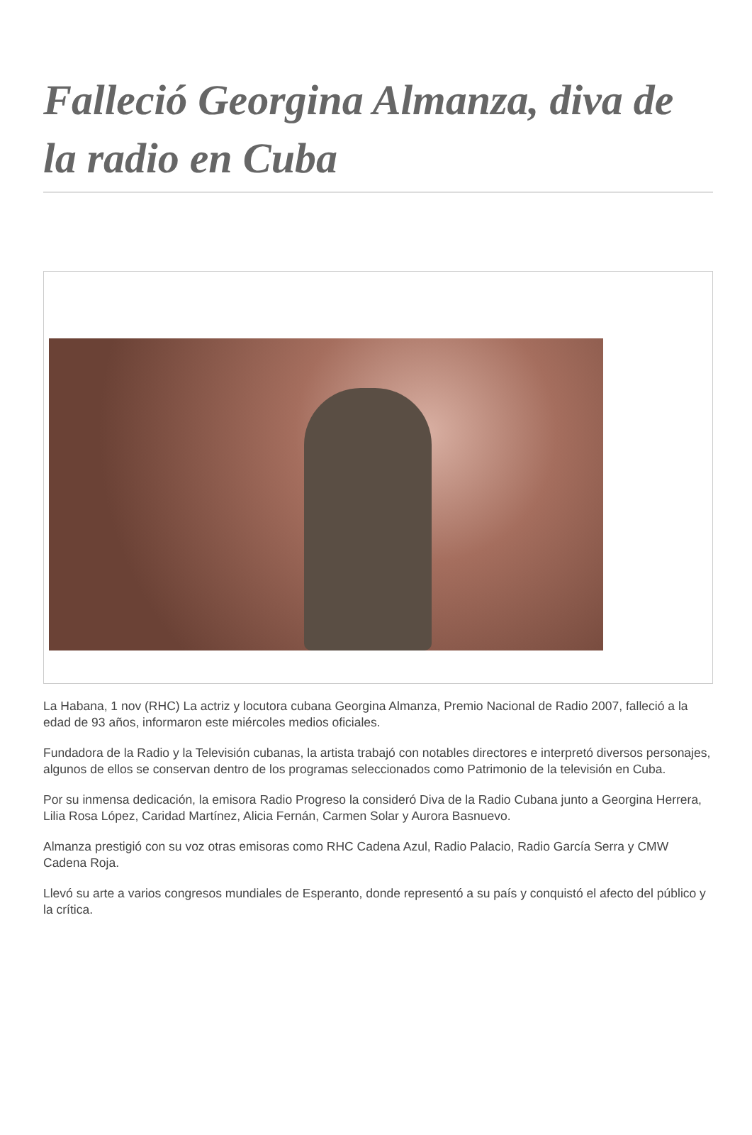Falleció Georgina Almanza, diva de la radio en Cuba
La Habana, 1 nov (RHC) La actriz y locutora cubana Georgina Almanza, Premio Nacional de Radio 2007, falleció a la edad de 93 años, informaron este miércoles medios oficiales.
Fundadora de la Radio y la Televisión cubanas, la artista trabajó con notables directores e interpretó diversos personajes, algunos de ellos se conservan dentro de los programas seleccionados como Patrimonio de la televisión en Cuba.
Por su inmensa dedicación, la emisora Radio Progreso la consideró Diva de la Radio Cubana junto a Georgina Herrera, Lilia Rosa López, Caridad Martínez, Alicia Fernán, Carmen Solar y Aurora Basnuevo.
Almanza prestigió con su voz otras emisoras como RHC Cadena Azul, Radio Palacio, Radio García Serra y CMW Cadena Roja.
Llevó su arte a varios congresos mundiales de Esperanto, donde representó a su país y conquistó el afecto del público y la crítica.